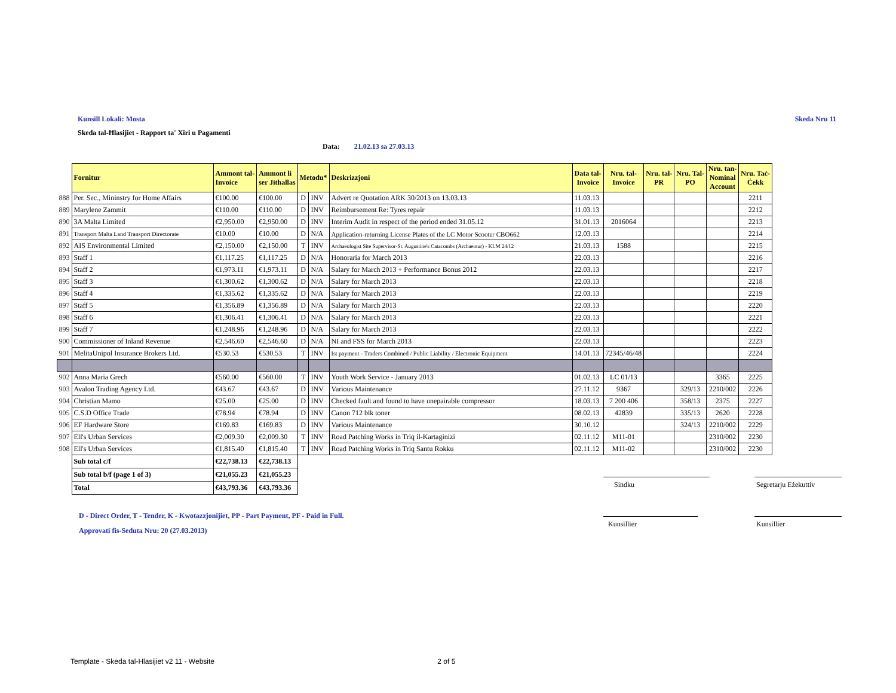Kunsill Lokali: Mosta Skeda Nru 11
Skeda tal-Ħlasijiet - Rapport ta' Xiri u Pagamenti
Data: 21.02.13 sa 27.03.13
| | Fornitur | Ammont tal- Invoice | Ammont li ser Jithallas | Metodu* | | Deskrizzjoni | Data tal- Invoice | Nru. tal- Invoice | Nru. tal- PR | Nru. Tal- PO | Nru. tan- Nominal Account | Nru. Taċ- Ċekk |
| --- | --- | --- | --- | --- | --- | --- | --- | --- | --- | --- | --- | --- |
| 888 | Per. Sec., Mininstry for Home Affairs | €100.00 | €100.00 | D | INV | Advert re Quotation ARK 30/2013 on 13.03.13 | 11.03.13 | | | | | 2211 |
| 889 | Marylene Zammit | €110.00 | €110.00 | D | INV | Reimbursement Re: Tyres repair | 11.03.13 | | | | | 2212 |
| 890 | 3A Malta Limited | €2,950.00 | €2,950.00 | D | INV | Interim Audit in respect of the period ended 31.05.12 | 31.01.13 | 2016064 | | | | 2213 |
| 891 | Transport Malta Land Transport Directorate | €10.00 | €10.00 | D | N/A | Application-returning License Plates of the LC Motor Scooter CBO662 | 12.03.13 | | | | | 2214 |
| 892 | AIS Environmental Limited | €2,150.00 | €2,150.00 | T | INV | Archaeologist Site Supervisor-St. Augustine's Catacombs (Archaeotur) - KLM 24/12 | 21.03.13 | 1588 | | | | 2215 |
| 893 | Staff 1 | €1,117.25 | €1,117.25 | D | N/A | Honoraria for March 2013 | 22.03.13 | | | | | 2216 |
| 894 | Staff 2 | €1,973.11 | €1,973.11 | D | N/A | Salary for March 2013 + Performance Bonus 2012 | 22.03.13 | | | | | 2217 |
| 895 | Staff 3 | €1,300.62 | €1,300.62 | D | N/A | Salary for March 2013 | 22.03.13 | | | | | 2218 |
| 896 | Staff 4 | €1,335.62 | €1,335.62 | D | N/A | Salary for March 2013 | 22.03.13 | | | | | 2219 |
| 897 | Staff 5 | €1,356.89 | €1,356.89 | D | N/A | Salary for March 2013 | 22.03.13 | | | | | 2220 |
| 898 | Staff 6 | €1,306.41 | €1,306.41 | D | N/A | Salary for March 2013 | 22.03.13 | | | | | 2221 |
| 899 | Staff 7 | €1,248.96 | €1,248.96 | D | N/A | Salary for March 2013 | 22.03.13 | | | | | 2222 |
| 900 | Commissioner of Inland Revenue | €2,546.60 | €2,546.60 | D | N/A | NI and FSS for March 2013 | 22.03.13 | | | | | 2223 |
| 901 | MelitaUnipol Insurance Brokers Ltd. | €530.53 | €530.53 | T | INV | Ist payment - Traders Combined / Public Liability / Electronic Equipment | 14.01.13 | 72345/46/48 | | | | 2224 |
| 902 | Anna Maria Grech | €560.00 | €560.00 | T | INV | Youth Work Service - January 2013 | 01.02.13 | LC 01/13 | | | 3365 | 2225 |
| 903 | Avalon Trading Agency Ltd. | €43.67 | €43.67 | D | INV | Various Maintenance | 27.11.12 | 9367 | | 329/13 | 2210/002 | 2226 |
| 904 | Christian Mamo | €25.00 | €25.00 | D | INV | Checked fault and found to have unepairable compressor | 18.03.13 | 7 200 406 | | 358/13 | 2375 | 2227 |
| 905 | C.S.D Office Trade | €78.94 | €78.94 | D | INV | Canon 712 blk toner | 08.02.13 | 42839 | | 335/13 | 2620 | 2228 |
| 906 | EF Hardware Store | €169.83 | €169.83 | D | INV | Various Maintenance | 30.10.12 | | | 324/13 | 2210/002 | 2229 |
| 907 | Ell's Urban Services | €2,009.30 | €2,009.30 | T | INV | Road Patching Works in Triq il-Kartaginizi | 02.11.12 | M11-01 | | | 2310/002 | 2230 |
| 908 | Ell's Urban Services | €1,815.40 | €1,815.40 | T | INV | Road Patching Works in Triq Santu Rokku | 02.11.12 | M11-02 | | | 2310/002 | 2230 |
| | Sub total c/f | €22,738.13 | €22,738.13 | | | | | | | | | |
| | Sub total b/f (page 1 of 3) | €21,055.23 | €21,055.23 | | | | | | | | | |
| | Total | €43,793.36 | €43,793.36 | | | | | | | | | |
D - Direct Order, T - Tender, K - Kwotazzjonijiet, PP - Part Payment, PF - Paid in Full.
Approvati fis-Seduta Nru: 20 (27.03.2013)
Sindku
Segretarju Eżekuttiv
Kunsillier Kunsillier
Template - Skeda tal-Hlasijiet v2 11 - Website 2 of 5